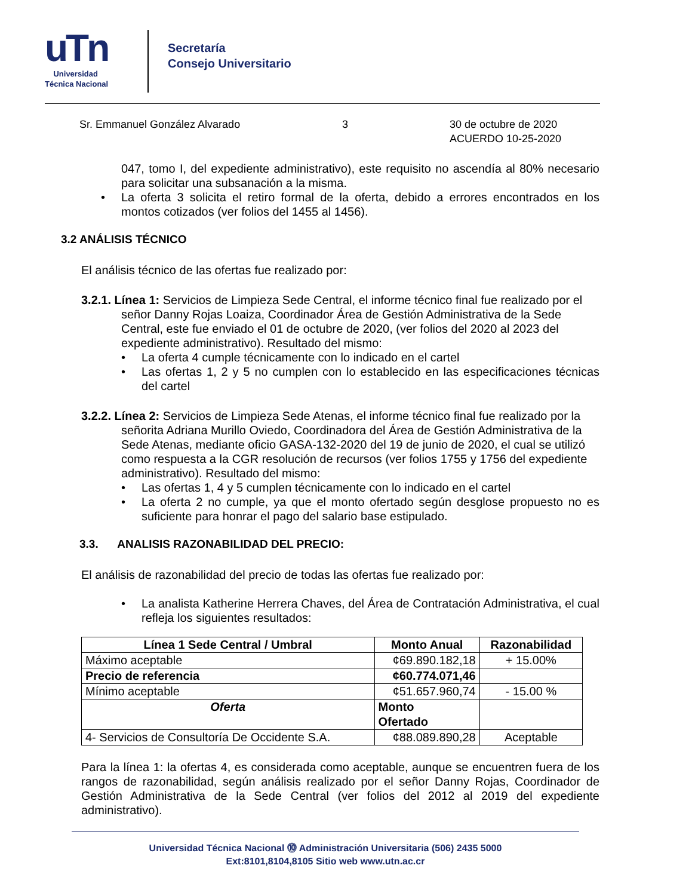uTn
Universidad
Técnica Nacional
Secretaría
Consejo Universitario
Sr. Emmanuel González Alvarado 3 30 de octubre de 2020
ACUERDO 10-25-2020
047, tomo I, del expediente administrativo), este requisito no ascendía al 80% necesario para solicitar una subsanación a la misma.
• La oferta 3 solicita el retiro formal de la oferta, debido a errores encontrados en los montos cotizados (ver folios del 1455 al 1456).
3.2 ANÁLISIS TÉCNICO
El análisis técnico de las ofertas fue realizado por:
3.2.1. Línea 1: Servicios de Limpieza Sede Central, el informe técnico final fue realizado por el
señor Danny Rojas Loaiza, Coordinador Área de Gestión Administrativa de la Sede Central, este fue enviado el 01 de octubre de 2020, (ver folios del 2020 al 2023 del expediente administrativo). Resultado del mismo:
• La oferta 4 cumple técnicamente con lo indicado en el cartel
• Las ofertas 1, 2 y 5 no cumplen con lo establecido en las especificaciones técnicas del cartel
3.2.2. Línea 2: Servicios de Limpieza Sede Atenas, el informe técnico final fue realizado por la
señorita Adriana Murillo Oviedo, Coordinadora del Área de Gestión Administrativa de la Sede Atenas, mediante oficio GASA-132-2020 del 19 de junio de 2020, el cual se utilizó como respuesta a la CGR resolución de recursos (ver folios 1755 y 1756 del expediente administrativo). Resultado del mismo:
• Las ofertas 1, 4 y 5 cumplen técnicamente con lo indicado en el cartel
• La oferta 2 no cumple, ya que el monto ofertado según desglose propuesto no es suficiente para honrar el pago del salario base estipulado.
3.3. ANALISIS RAZONABILIDAD DEL PRECIO:
El análisis de razonabilidad del precio de todas las ofertas fue realizado por:
• La analista Katherine Herrera Chaves, del Área de Contratación Administrativa, el cual refleja los siguientes resultados:
| Línea 1 Sede Central / Umbral | Monto Anual | Razonabilidad |
| --- | --- | --- |
| Máximo aceptable | ¢69.890.182,18 | + 15.00% |
| Precio de referencia | ¢60.774.071,46 | |
| Mínimo aceptable | ¢51.657.960,74 | - 15.00 % |
| Oferta | Monto Ofertado | |
| 4- Servicios de Consultoría De Occidente S.A. | ¢88.089.890,28 | Aceptable |
Para la línea 1: la ofertas 4, es considerada como aceptable, aunque se encuentren fuera de los rangos de razonabilidad, según análisis realizado por el señor Danny Rojas, Coordinador de Gestión Administrativa de la Sede Central (ver folios del 2012 al 2019 del expediente administrativo).
Universidad Técnica Nacional ⓾ Administración Universitaria (506) 2435 5000
Ext:8101,8104,8105 Sitio web www.utn.ac.cr